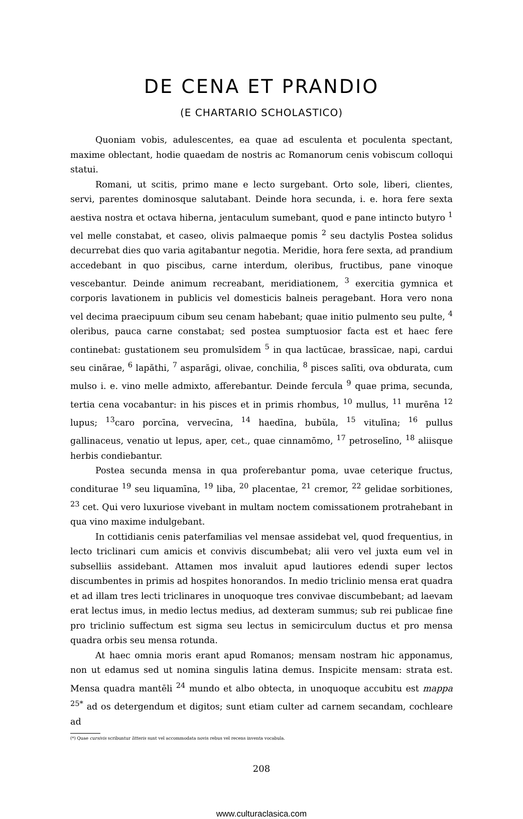DE CENA ET PRANDIO
(E CHARTARIO SCHOLASTICO)
Quoniam vobis, adulescentes, ea quae ad esculenta et poculenta spectant, maxime oblectant, hodie quaedam de nostris ac Romanorum cenis vobiscum colloqui statui.
Romani, ut scitis, primo mane e lecto surgebant. Orto sole, liberi, clientes, servi, parentes dominosque salutabant. Deinde hora secunda, i. e. hora fere sexta aestiva nostra et octava hiberna, jentaculum sumebant, quod e pane intincto butyro <sup>1</sup> vel melle constabat, et caseo, olivis palmaeque pomis <sup>2</sup> seu dactylis Postea solidus decurrebat dies quo varia agitabantur negotia. Meridie, hora fere sexta, ad prandium accedebant in quo piscibus, carne interdum, oleribus, fructibus, pane vinoque vescebantur. Deinde animum recreabant, meridiationem, <sup>3</sup> exercitia gymnica et corporis lavationem in publicis vel domesticis balneis peragebant. Hora vero nona vel decima praecipuum cibum seu cenam habebant; quae initio pulmento seu pulte, <sup>4</sup> oleribus, pauca carne constabat; sed postea sumptuosior facta est et haec fere continebat: gustationem seu promulsīdem <sup>5</sup> in qua lactūcae, brassīcae, napi, cardui seu cinărae, <sup>6</sup> lapăthi, <sup>7</sup> asparăgi, olivae, conchilia, <sup>8</sup> pisces salīti, ova obdurata, cum mulso i. e. vino melle admixto, afferebantur. Deinde fercula <sup>9</sup> quae prima, secunda, tertia cena vocabantur: in his pisces et in primis rhombus, <sup>10</sup> mullus, <sup>11</sup> murēna <sup>12</sup> lupus; <sup>13</sup>caro porcīna, vervecīna, <sup>14</sup> haedīna, bubŭla, <sup>15</sup> vitulīna; <sup>16</sup> pullus gallinaceus, venatio ut lepus, aper, cet., quae cinnamōmo, <sup>17</sup> petroselīno, <sup>18</sup> aliisque herbis condiebantur.
Postea secunda mensa in qua proferebantur poma, uvae ceterique fructus, conditurae <sup>19</sup> seu liquamīna, <sup>19</sup> liba, <sup>20</sup> placentae, <sup>21</sup> cremor, <sup>22</sup> gelidae sorbitiones, <sup>23</sup> cet. Qui vero luxuriose vivebant in multam noctem comissationem protrahebant in qua vino maxime indulgebant.
In cottidianis cenis paterfamilias vel mensae assidebat vel, quod frequentius, in lecto triclinari cum amicis et convivis discumbebat; alii vero vel juxta eum vel in subselliis assidebant. Attamen mos invaluit apud lautiores edendi super lectos discumbentes in primis ad hospites honorandos. In medio triclinio mensa erat quadra et ad illam tres lecti triclinares in unoquoque tres convivae discumbebant; ad laevam erat lectus imus, in medio lectus medius, ad dexteram summus; sub rei publicae fine pro triclinio suffectum est sigma seu lectus in semicirculum ductus et pro mensa quadra orbis seu mensa rotunda.
At haec omnia moris erant apud Romanos; mensam nostram hic apponamus, non ut edamus sed ut nomina singulis latina demus. Inspicite mensam: strata est. Mensa quadra mantēli <sup>24</sup> mundo et albo obtecta, in unoquoque accubitu est mappa <sup>25*</sup> ad os detergendum et digitos; sunt etiam culter ad carnem secandam, cochleare ad
(*) Quae cursivis scribuntur litteris sunt vel accommodata novis rebus vel recens inventa vocabula.
208
www.culturaclasica.com